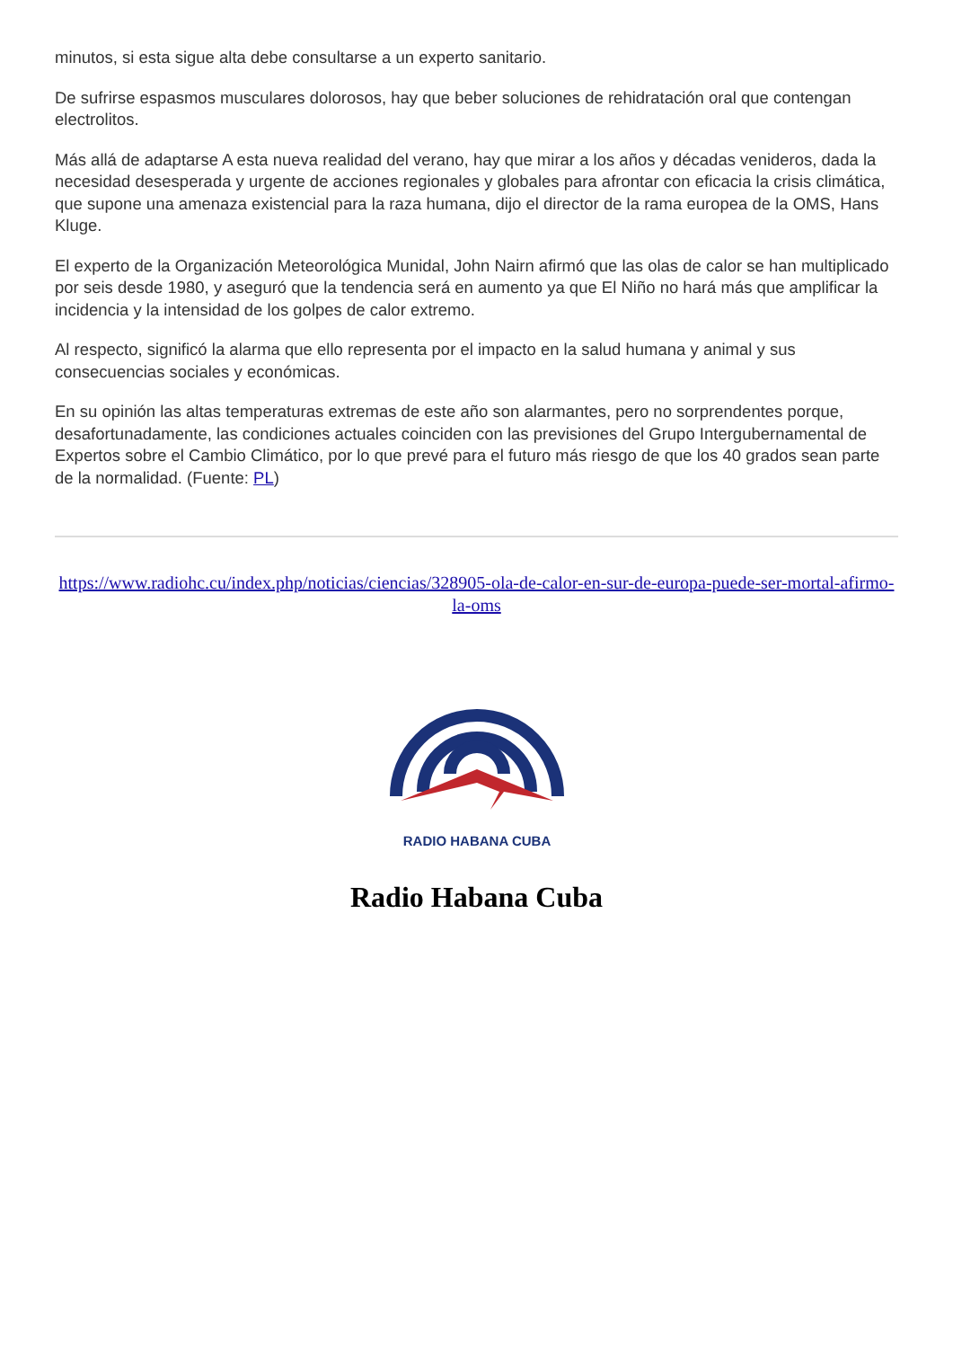minutos, si esta sigue alta debe consultarse a un experto sanitario.
De sufrirse espasmos musculares dolorosos, hay que beber soluciones de rehidratación oral que contengan electrolitos.
Más allá de adaptarse A esta nueva realidad del verano, hay que mirar a los años y décadas venideros, dada la necesidad desesperada y urgente de acciones regionales y globales para afrontar con eficacia la crisis climática, que supone una amenaza existencial para la raza humana, dijo el director de la rama europea de la OMS, Hans Kluge.
El experto de la Organización Meteorológica Munidal, John Nairn afirmó que las olas de calor se han multiplicado por seis desde 1980, y aseguró que la tendencia será en aumento ya que El Niño no hará más que amplificar la incidencia y la intensidad de los golpes de calor extremo.
Al respecto, significó la alarma que ello representa por el impacto en la salud humana y animal y sus consecuencias sociales y económicas.
En su opinión las altas temperaturas extremas de este año son alarmantes, pero no sorprendentes porque, desafortunadamente, las condiciones actuales coinciden con las previsiones del Grupo Intergubernamental de Expertos sobre el Cambio Climático, por lo que prevé para el futuro más riesgo de que los 40 grados sean parte de la normalidad. (Fuente: PL)
https://www.radiohc.cu/index.php/noticias/ciencias/328905-ola-de-calor-en-sur-de-europa-puede-ser-mortal-afirmo-la-oms
RADIO HABANA CUBA
Radio Habana Cuba